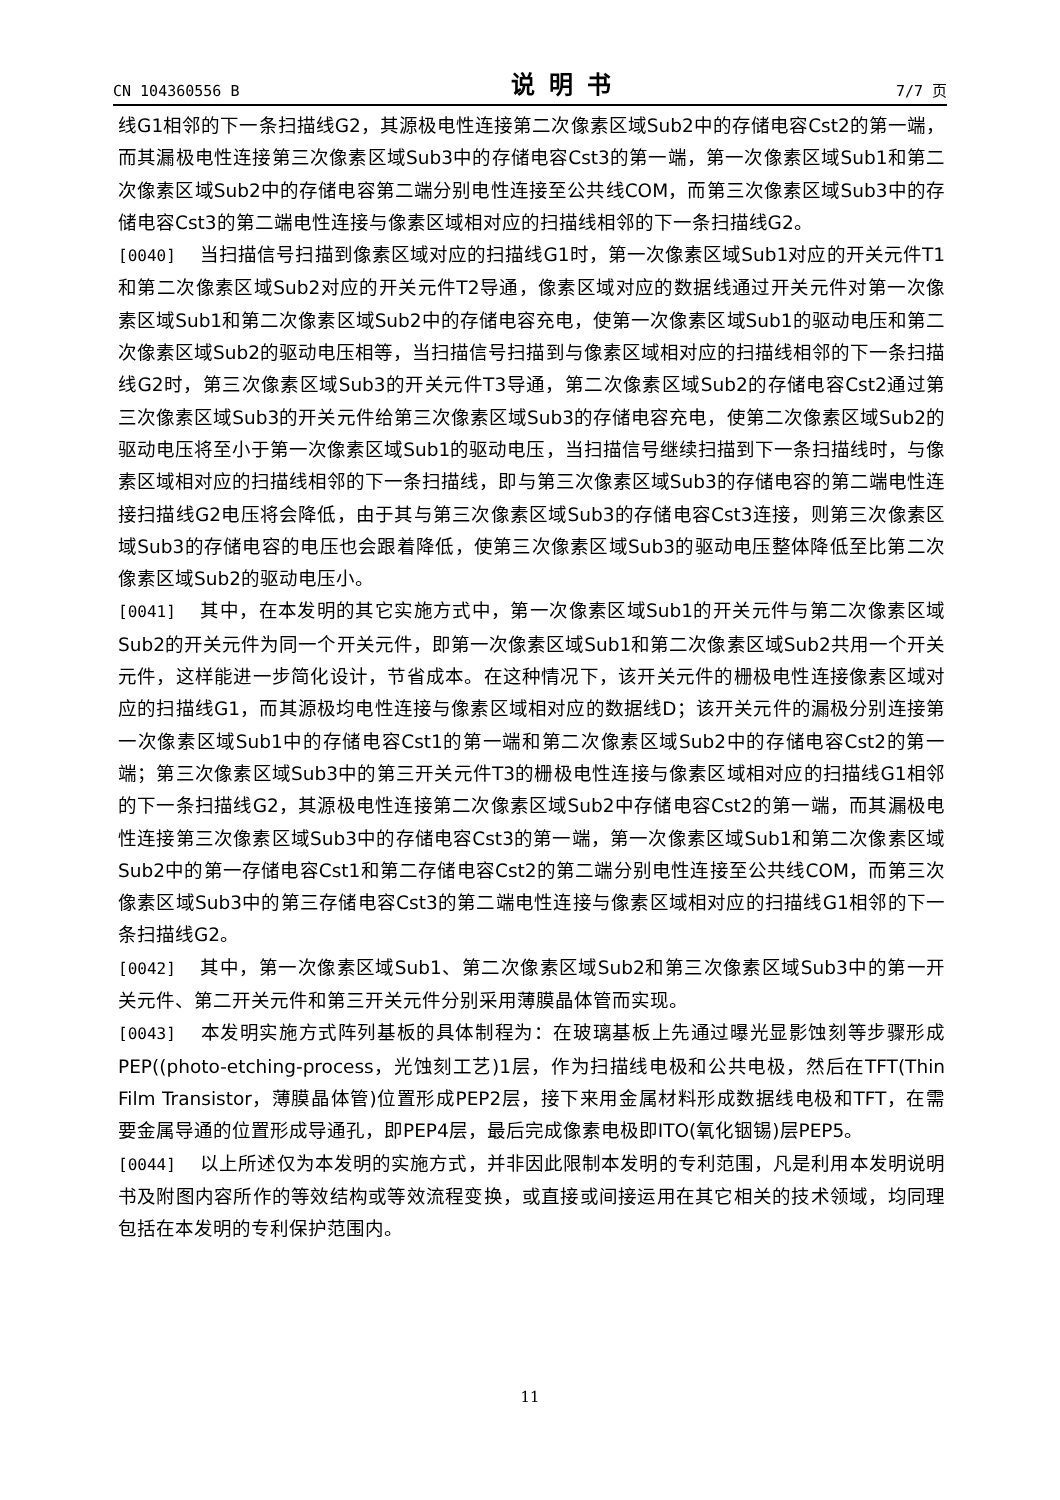CN 104360556 B 说明书 7/7 页
线G1相邻的下一条扫描线G2，其源极电性连接第二次像素区域Sub2中的存储电容Cst2的第一端，而其漏极电性连接第三次像素区域Sub3中的存储电容Cst3的第一端，第一次像素区域Sub1和第二次像素区域Sub2中的存储电容第二端分别电性连接至公共线COM，而第三次像素区域Sub3中的存储电容Cst3的第二端电性连接与像素区域相对应的扫描线相邻的下一条扫描线G2。
[0040] 当扫描信号扫描到像素区域对应的扫描线G1时，第一次像素区域Sub1对应的开关元件T1和第二次像素区域Sub2对应的开关元件T2导通，像素区域对应的数据线通过开关元件对第一次像素区域Sub1和第二次像素区域Sub2中的存储电容充电，使第一次像素区域Sub1的驱动电压和第二次像素区域Sub2的驱动电压相等，当扫描信号扫描到与像素区域相对应的扫描线相邻的下一条扫描线G2时，第三次像素区域Sub3的开关元件T3导通，第二次像素区域Sub2的存储电容Cst2通过第三次像素区域Sub3的开关元件给第三次像素区域Sub3的存储电容充电，使第二次像素区域Sub2的驱动电压将至小于第一次像素区域Sub1的驱动电压，当扫描信号继续扫描到下一条扫描线时，与像素区域相对应的扫描线相邻的下一条扫描线，即与第三次像素区域Sub3的存储电容的第二端电性连接扫描线G2电压将会降低，由于其与第三次像素区域Sub3的存储电容Cst3连接，则第三次像素区域Sub3的存储电容的电压也会跟着降低，使第三次像素区域Sub3的驱动电压整体降低至比第二次像素区域Sub2的驱动电压小。
[0041] 其中，在本发明的其它实施方式中，第一次像素区域Sub1的开关元件与第二次像素区域Sub2的开关元件为同一个开关元件，即第一次像素区域Sub1和第二次像素区域Sub2共用一个开关元件，这样能进一步简化设计，节省成本。在这种情况下，该开关元件的栅极电性连接像素区域对应的扫描线G1，而其源极均电性连接与像素区域相对应的数据线D；该开关元件的漏极分别连接第一次像素区域Sub1中的存储电容Cst1的第一端和第二次像素区域Sub2中的存储电容Cst2的第一端；第三次像素区域Sub3中的第三开关元件T3的栅极电性连接与像素区域相对应的扫描线G1相邻的下一条扫描线G2，其源极电性连接第二次像素区域Sub2中存储电容Cst2的第一端，而其漏极电性连接第三次像素区域Sub3中的存储电容Cst3的第一端，第一次像素区域Sub1和第二次像素区域Sub2中的第一存储电容Cst1和第二存储电容Cst2的第二端分别电性连接至公共线COM，而第三次像素区域Sub3中的第三存储电容Cst3的第二端电性连接与像素区域相对应的扫描线G1相邻的下一条扫描线G2。
[0042] 其中，第一次像素区域Sub1、第二次像素区域Sub2和第三次像素区域Sub3中的第一开关元件、第二开关元件和第三开关元件分别采用薄膜晶体管而实现。
[0043] 本发明实施方式阵列基板的具体制程为：在玻璃基板上先通过曝光显影蚀刻等步骤形成PEP((photo-etching-process，光蚀刻工艺)1层，作为扫描线电极和公共电极，然后在TFT(Thin Film Transistor，薄膜晶体管)位置形成PEP2层，接下来用金属材料形成数据线电极和TFT，在需要金属导通的位置形成导通孔，即PEP4层，最后完成像素电极即ITO(氧化铟锡)层PEP5。
[0044] 以上所述仅为本发明的实施方式，并非因此限制本发明的专利范围，凡是利用本发明说明书及附图内容所作的等效结构或等效流程变换，或直接或间接运用在其它相关的技术领域，均同理包括在本发明的专利保护范围内。
11